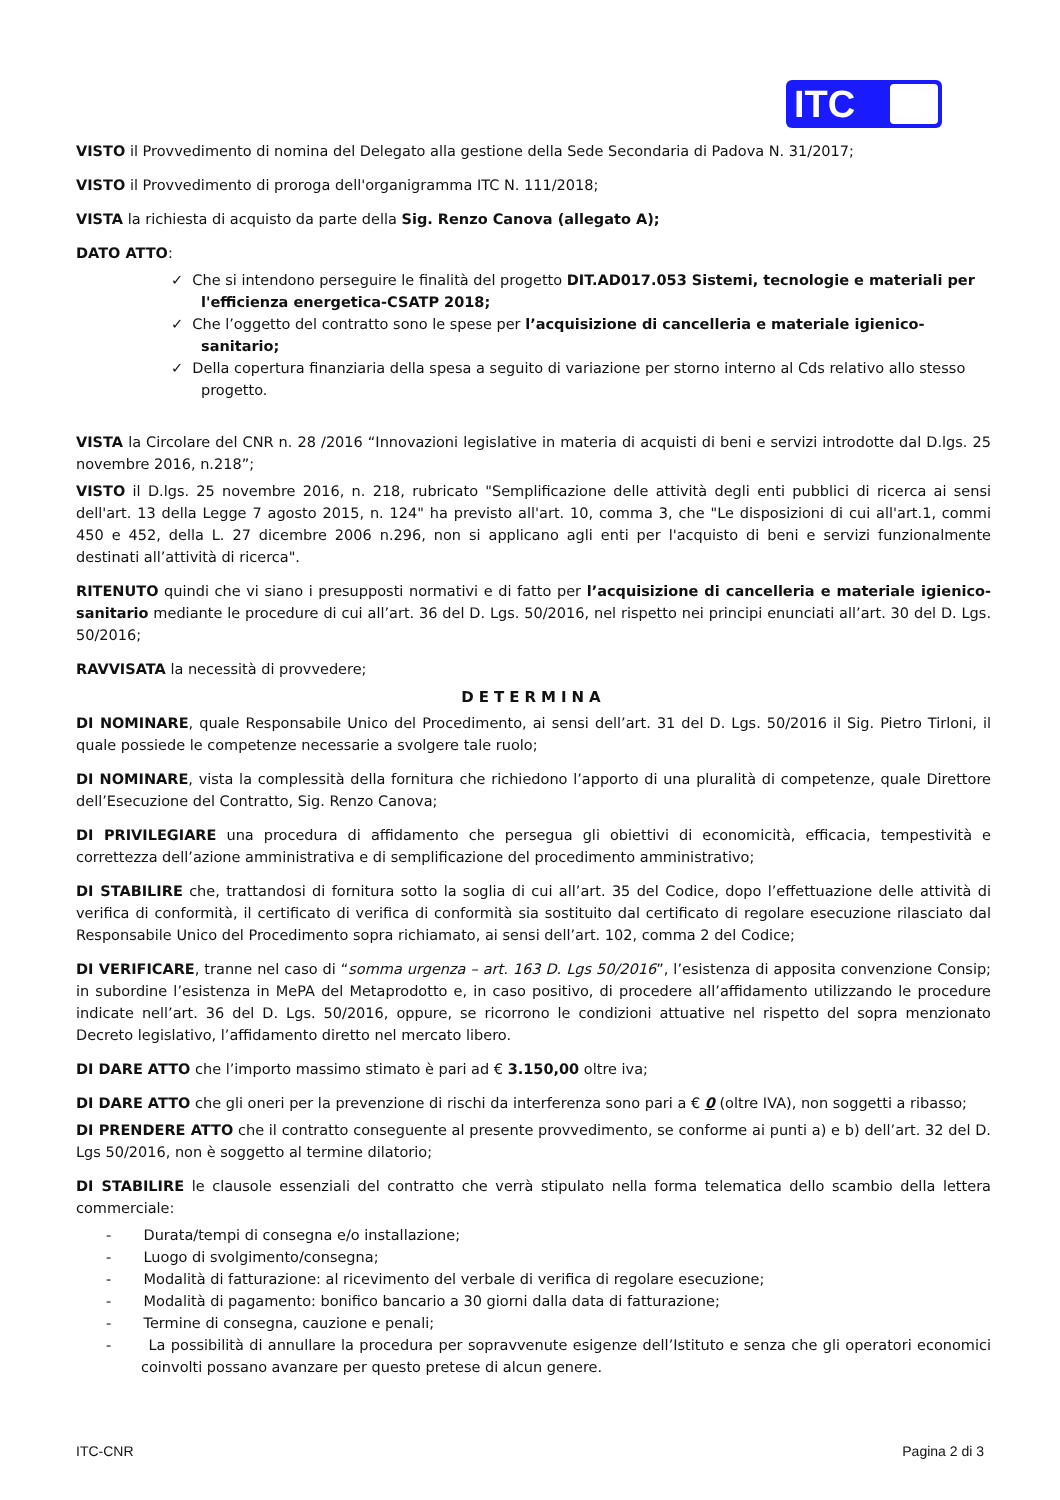ITC
VISTO il Provvedimento di nomina del Delegato alla gestione della Sede Secondaria di Padova N. 31/2017;
VISTO il Provvedimento di proroga dell'organigramma ITC N. 111/2018;
VISTA la richiesta di acquisto da parte della Sig. Renzo Canova (allegato A);
DATO ATTO:
✓ Che si intendono perseguire le finalità del progetto DIT.AD017.053 Sistemi, tecnologie e materiali per l'efficienza energetica-CSATP 2018;
✓ Che l’oggetto del contratto sono le spese per l’acquisizione di cancelleria e materiale igienico-sanitario;
✓ Della copertura finanziaria della spesa a seguito di variazione per storno interno al Cds relativo allo stesso progetto.
VISTA la Circolare del CNR n. 28 /2016 “Innovazioni legislative in materia di acquisti di beni e servizi introdotte dal D.lgs. 25 novembre 2016, n.218”;
VISTO il D.lgs. 25 novembre 2016, n. 218, rubricato "Semplificazione delle attività degli enti pubblici di ricerca ai sensi dell'art. 13 della Legge 7 agosto 2015, n. 124" ha previsto all'art. 10, comma 3, che "Le disposizioni di cui all'art.1, commi 450 e 452, della L. 27 dicembre 2006 n.296, non si applicano agli enti per l'acquisto di beni e servizi funzionalmente destinati all’attività di ricerca".
RITENUTO quindi che vi siano i presupposti normativi e di fatto per l’acquisizione di cancelleria e materiale igienico-sanitario mediante le procedure di cui all’art. 36 del D. Lgs. 50/2016, nel rispetto nei principi enunciati all’art. 30 del D. Lgs. 50/2016;
RAVVISATA la necessità di provvedere;
DETERMINA
DI NOMINARE, quale Responsabile Unico del Procedimento, ai sensi dell’art. 31 del D. Lgs. 50/2016 il Sig. Pietro Tirloni, il quale possiede le competenze necessarie a svolgere tale ruolo;
DI NOMINARE, vista la complessità della fornitura che richiedono l’apporto di una pluralità di competenze, quale Direttore dell’Esecuzione del Contratto, Sig. Renzo Canova;
DI PRIVILEGIARE una procedura di affidamento che persegua gli obiettivi di economicità, efficacia, tempestività e correttezza dell’azione amministrativa e di semplificazione del procedimento amministrativo;
DI STABILIRE che, trattandosi di fornitura sotto la soglia di cui all’art. 35 del Codice, dopo l’effettuazione delle attività di verifica di conformità, il certificato di verifica di conformità sia sostituito dal certificato di regolare esecuzione rilasciato dal Responsabile Unico del Procedimento sopra richiamato, ai sensi dell’art. 102, comma 2 del Codice;
DI VERIFICARE, tranne nel caso di “somma urgenza – art. 163 D. Lgs 50/2016”, l’esistenza di apposita convenzione Consip; in subordine l’esistenza in MePA del Metaprodotto e, in caso positivo, di procedere all’affidamento utilizzando le procedure indicate nell’art. 36 del D. Lgs. 50/2016, oppure, se ricorrono le condizioni attuative nel rispetto del sopra menzionato Decreto legislativo, l’affidamento diretto nel mercato libero.
DI DARE ATTO che l’importo massimo stimato è pari ad € 3.150,00 oltre iva;
DI DARE ATTO che gli oneri per la prevenzione di rischi da interferenza sono pari a € 0 (oltre IVA), non soggetti a ribasso;
DI PRENDERE ATTO che il contratto conseguente al presente provvedimento, se conforme ai punti a) e b) dell’art. 32 del D. Lgs 50/2016, non è soggetto al termine dilatorio;
DI STABILIRE le clausole essenziali del contratto che verrà stipulato nella forma telematica dello scambio della lettera commerciale:
- Durata/tempi di consegna e/o installazione;
- Luogo di svolgimento/consegna;
- Modalità di fatturazione: al ricevimento del verbale di verifica di regolare esecuzione;
- Modalità di pagamento: bonifico bancario a 30 giorni dalla data di fatturazione;
- Termine di consegna, cauzione e penali;
- La possibilità di annullare la procedura per sopravvenute esigenze dell’Istituto e senza che gli operatori economici coinvolti possano avanzare per questo pretese di alcun genere.
ITC-CNR Pagina 2 di 3